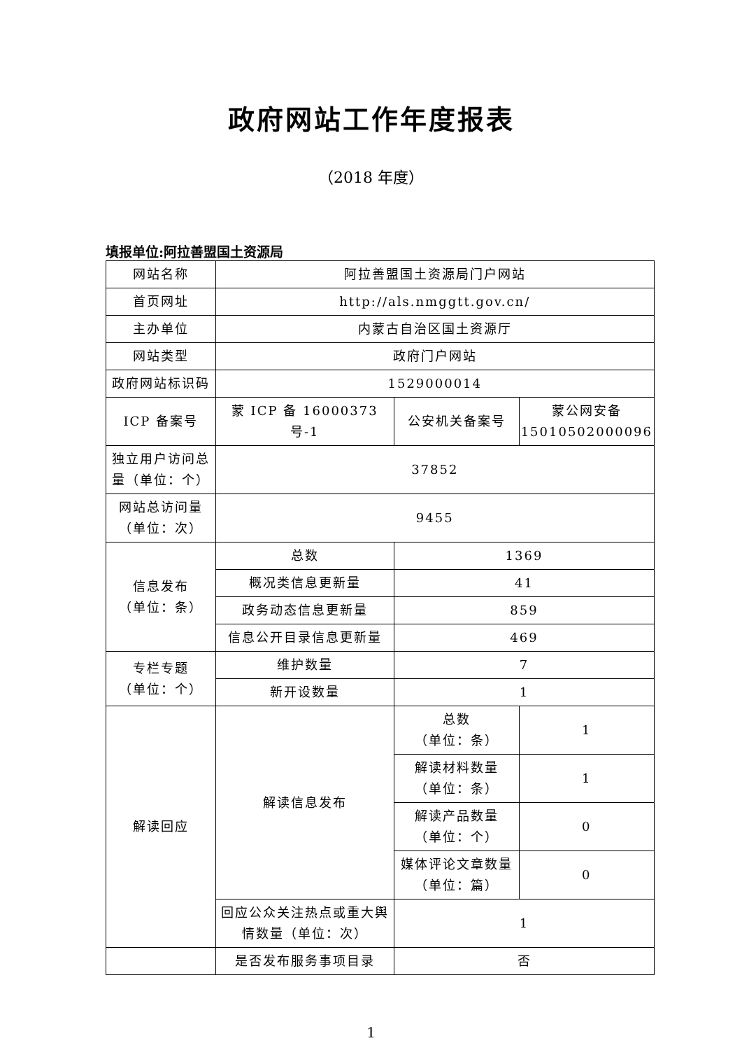政府网站工作年度报表
（2018 年度）
填报单位:阿拉善盟国土资源局
| 网站名称 | 阿拉善盟国土资源局门户网站 | | |
| 首页网址 | http://als.nmggtt.gov.cn/ | | |
| 主办单位 | 内蒙古自治区国土资源厅 | | |
| 网站类型 | 政府门户网站 | | |
| 政府网站标识码 | 1529000014 | | |
| ICP 备案号 | 蒙 ICP 备 16000373 号-1 | 公安机关备案号 | 蒙公网安备 15010502000096 |
| 独立用户访问总量（单位：个） | 37852 | | |
| 网站总访问量（单位：次） | 9455 | | |
| 信息发布 （单位：条） | 总数 | 1369 | |
| | 概况类信息更新量 | 41 | |
| | 政务动态信息更新量 | 859 | |
| | 信息公开目录信息更新量 | 469 | |
| 专栏专题 （单位：个） | 维护数量 | 7 | |
| | 新开设数量 | 1 | |
| 解读回应 | 解读信息发布 | 总数 （单位：条） | 1 |
| | | 解读材料数量 （单位：条） | 1 |
| | | 解读产品数量 （单位：个） | 0 |
| | | 媒体评论文章数量 （单位：篇） | 0 |
| | 回应公众关注热点或重大舆情数量（单位：次） | 1 | |
| | 是否发布服务事项目录 | 否 | |
1